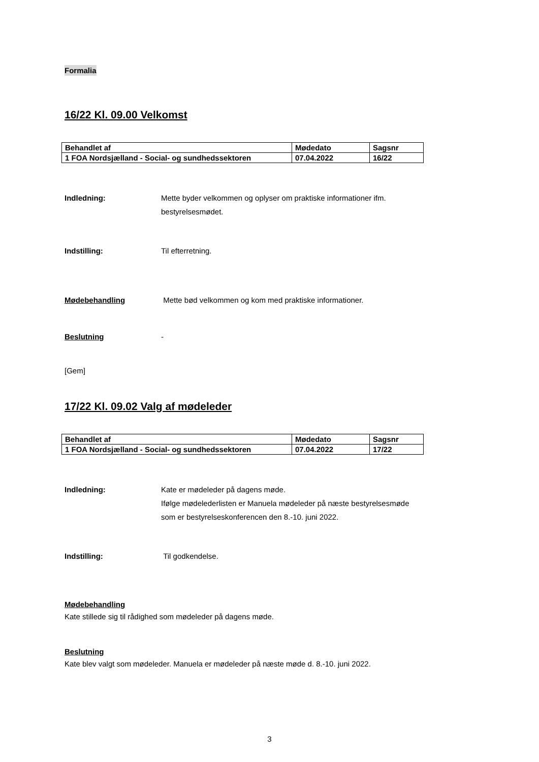Formalia
16/22 Kl. 09.00 Velkomst
| Behandlet af | Mødedato | Sagsnr |
| 1 FOA Nordsjælland - Social- og sundhedssektoren | 07.04.2022 | 16/22 |
Indledning: Mette byder velkommen og oplyser om praktiske informationer ifm.
bestyrelsesmødet.
Indstilling: Til efterretning.
Mødebehandling Mette bød velkommen og kom med praktiske informationer.
Beslutning -
[Gem]
17/22 Kl. 09.02 Valg af mødeleder
| Behandlet af | Mødedato | Sagsnr |
| 1 FOA Nordsjælland - Social- og sundhedssektoren | 07.04.2022 | 17/22 |
Indledning: Kate er mødeleder på dagens møde.
Ifølge mødelederlisten er Manuela mødeleder på næste bestyrelsesmøde
som er bestyrelseskonferencen den 8.-10. juni 2022.
Indstilling: Til godkendelse.
Mødebehandling
Kate stillede sig til rådighed som mødeleder på dagens møde.
Beslutning
Kate blev valgt som mødeleder. Manuela er mødeleder på næste møde d. 8.-10. juni 2022.
3